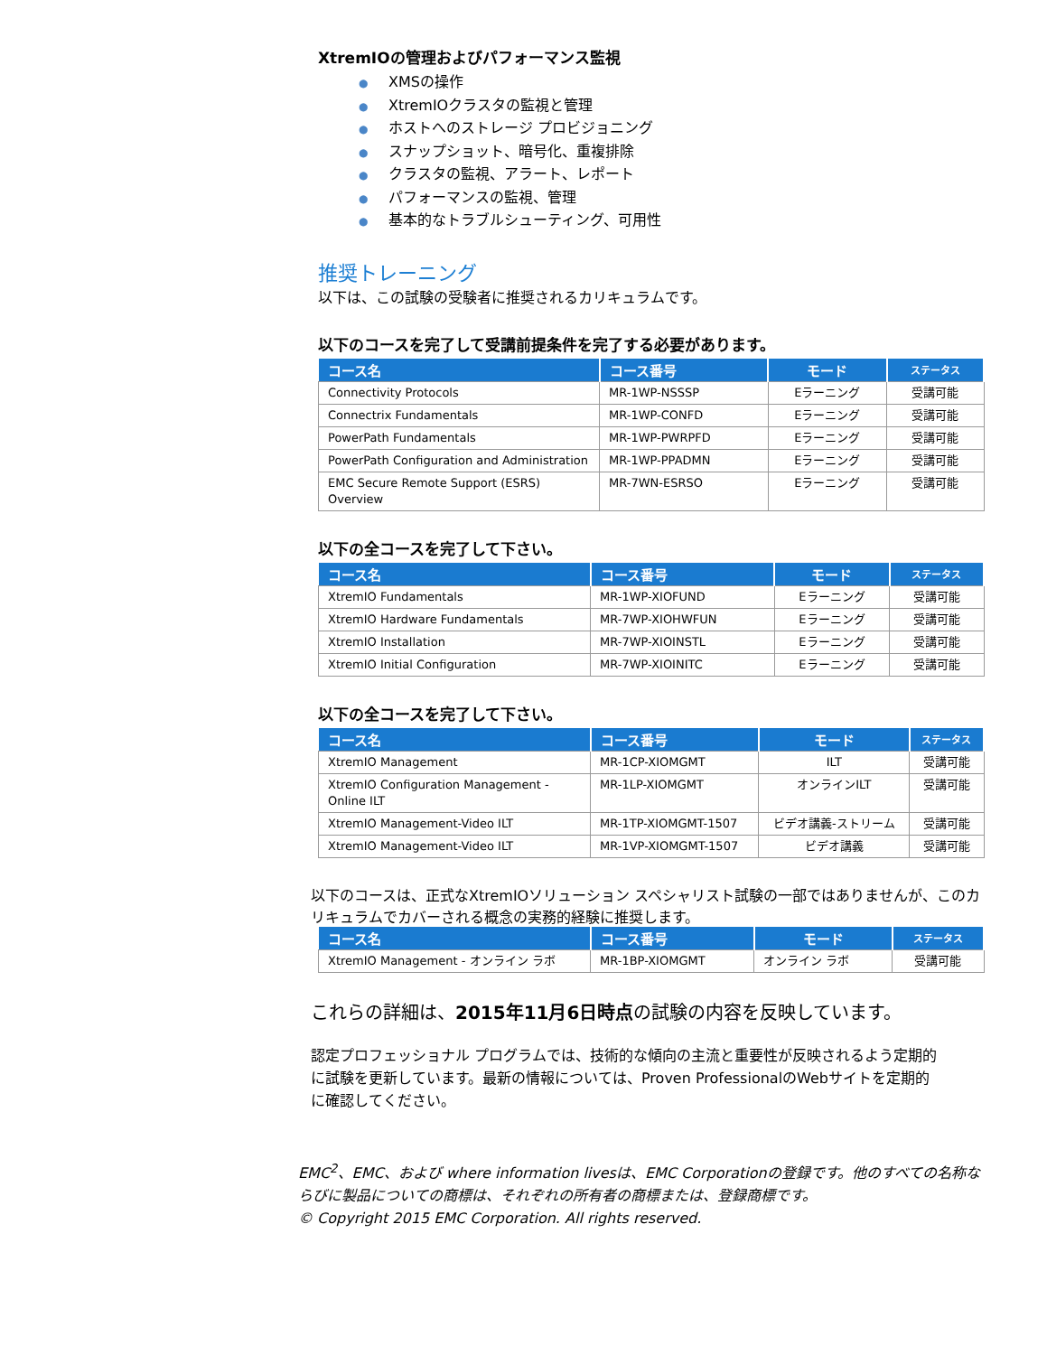XtremIOの管理およびパフォーマンス監視
● XMSの操作
● XtremIOクラスタの監視と管理
● ホストへのストレージ プロビジョニング
● スナップショット、暗号化、重複排除
● クラスタの監視、アラート、レポート
● パフォーマンスの監視、管理
● 基本的なトラブルシューティング、可用性
推奨トレーニング
以下は、この試験の受験者に推奨されるカリキュラムです。
以下のコースを完了して受講前提条件を完了する必要があります。
| コース名 | コース番号 | モード | ステータス |
| --- | --- | --- | --- |
| Connectivity Protocols | MR-1WP-NSSSP | Eラーニング | 受講可能 |
| Connectrix Fundamentals | MR-1WP-CONFD | Eラーニング | 受講可能 |
| PowerPath Fundamentals | MR-1WP-PWRPFD | Eラーニング | 受講可能 |
| PowerPath Configuration and Administration | MR-1WP-PPADMN | Eラーニング | 受講可能 |
| EMC Secure Remote Support (ESRS) Overview | MR-7WN-ESRSO | Eラーニング | 受講可能 |
以下の全コースを完了して下さい。
| コース名 | コース番号 | モード | ステータス |
| --- | --- | --- | --- |
| XtremIO Fundamentals | MR-1WP-XIOFUND | Eラーニング | 受講可能 |
| XtremIO Hardware Fundamentals | MR-7WP-XIOHWFUN | Eラーニング | 受講可能 |
| XtremIO Installation | MR-7WP-XIOINSTL | Eラーニング | 受講可能 |
| XtremIO Initial Configuration | MR-7WP-XIOINITC | Eラーニング | 受講可能 |
以下の全コースを完了して下さい。
| コース名 | コース番号 | モード | ステータス |
| --- | --- | --- | --- |
| XtremIO Management | MR-1CP-XIOMGMT | ILT | 受講可能 |
| XtremIO Configuration Management - Online ILT | MR-1LP-XIOMGMT | オンラインILT | 受講可能 |
| XtremIO Management-Video ILT | MR-1TP-XIOMGMT-1507 | ビデオ講義-ストリーム | 受講可能 |
| XtremIO Management-Video ILT | MR-1VP-XIOMGMT-1507 | ビデオ講義 | 受講可能 |
以下のコースは、正式なXtremIOソリューション スペシャリスト試験の一部ではありませんが、このカリキュラムでカバーされる概念の実務的経験に推奨します。
| コース名 | コース番号 | モード | ステータス |
| --- | --- | --- | --- |
| XtremIO Management - オンライン ラボ | MR-1BP-XIOMGMT | オンライン ラボ | 受講可能 |
これらの詳細は、2015年11月6日時点の試験の内容を反映しています。
認定プロフェッショナル プログラムでは、技術的な傾向の主流と重要性が反映されるよう定期的に試験を更新しています。最新の情報については、Proven ProfessionalのWebサイトを定期的に確認してください。
EMC<sup>2</sup>、EMC、および where information livesは、EMC Corporationの登録です。他のすべての名称ならびに製品についての商標は、それぞれの所有者の商標または、登録商標です。
© Copyright 2015 EMC Corporation. All rights reserved.